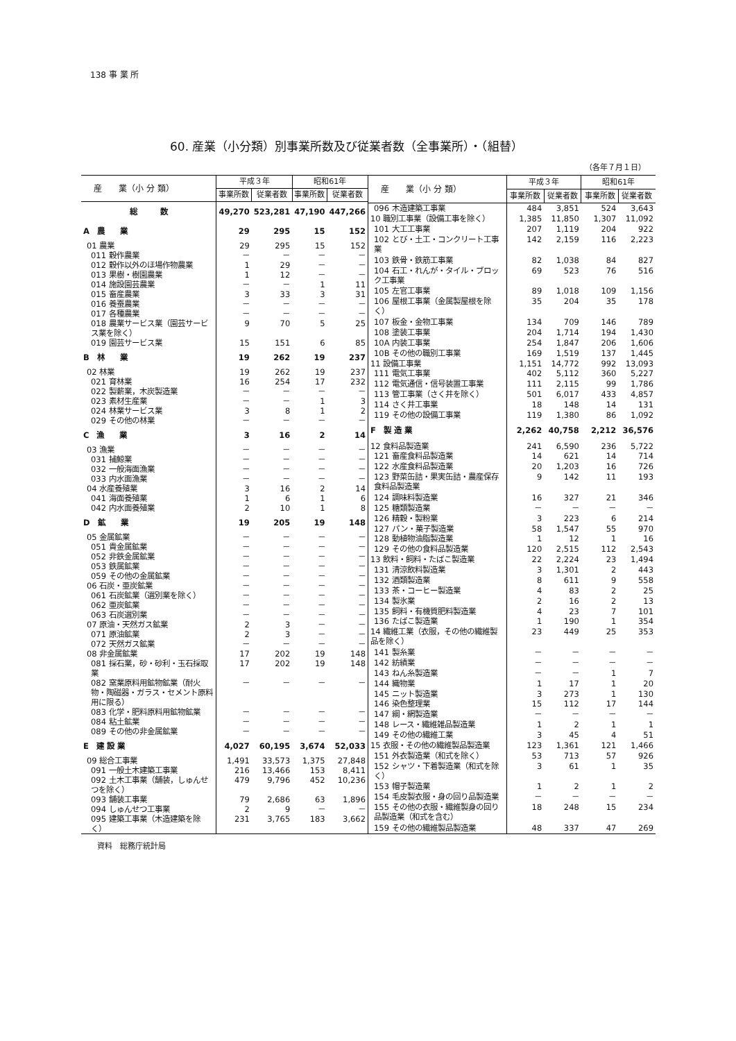138 事 業 所
60. 産業（小分類）別事業所数及び従業者数（全事業所）・（組替）
（各年７月１日）
| 産 業（小 分 類） | 平成３年 | | 昭和61年 | |
| --- | --- | --- | --- | --- |
| | 事業所数 | 従業者数 | 事業所数 | 従業者数 |
| 総 数 | 49,270 | 523,281 | 47,190 | 447,266 |
| A 農 業 | 29 | 295 | 15 | 152 |
| 01 農業 | 29 | 295 | 15 | 152 |
| 011 穀作農業 | － | － | － | － |
| 012 穀作以外のほ場作物農業 | 1 | 29 | － | － |
| 013 果樹・樹園農業 | 1 | 12 | － | － |
| 014 施設園芸農業 | － | － | 1 | 11 |
| 015 畜産農業 | 3 | 33 | 3 | 31 |
| 016 養蚕農業 | － | － | － | － |
| 017 各種農業 | － | － | － | － |
| 018 農業サービス業（園芸サービス業を除く） | 9 | 70 | 5 | 25 |
| 019 園芸サービス業 | 15 | 151 | 6 | 85 |
| B 林 業 | 19 | 262 | 19 | 237 |
| 02 林業 | 19 | 262 | 19 | 237 |
| 021 育林業 | 16 | 254 | 17 | 232 |
| 022 製薪業，木炭製造業 | － | － | － | － |
| 023 素材生産業 | － | － | 1 | 3 |
| 024 林業サービス業 | 3 | 8 | 1 | 2 |
| 029 その他の林業 | － | － | － | － |
| C 漁 業 | 3 | 16 | 2 | 14 |
| 03 漁業 | － | － | － | － |
| 031 捕鯨業 | － | － | － | － |
| 032 一般海面漁業 | － | － | － | － |
| 033 内水面漁業 | － | － | － | － |
| 04 水産養殖業 | 3 | 16 | 2 | 14 |
| 041 海面養殖業 | 1 | 6 | 1 | 6 |
| 042 内水面養殖業 | 2 | 10 | 1 | 8 |
| D 鉱 業 | 19 | 205 | 19 | 148 |
| 05 金属鉱業 | － | － | － | － |
| 051 貴金属鉱業 | － | － | － | － |
| 052 非鉄金属鉱業 | － | － | － | － |
| 053 鉄属鉱業 | － | － | － | － |
| 059 その他の金属鉱業 | － | － | － | － |
| 06 石炭・亜炭鉱業 | － | － | － | － |
| 061 石炭鉱業（選別業を除く） | － | － | － | － |
| 062 亜炭鉱業 | － | － | － | － |
| 063 石炭選別業 | － | － | － | － |
| 07 原油・天然ガス鉱業 | 2 | 3 | － | － |
| 071 原油鉱業 | 2 | 3 | － | － |
| 072 天然ガス鉱業 | － | － | － | － |
| 08 非金属鉱業 | 17 | 202 | 19 | 148 |
| 081 採石業，砂・砂利・玉石採取業 | 17 | 202 | 19 | 148 |
| 082 窯業原料用鉱物鉱業（耐火物・陶磁器・ガラス・セメント原料用に限る） | － | － | － | － |
| 083 化学・肥料原料用鉱物鉱業 | － | － | － | － |
| 084 粘土鉱業 | － | － | － | － |
| 089 その他の非金属鉱業 | － | － | － | － |
| E 建 設 業 | 4,027 | 60,195 | 3,674 | 52,033 |
| 09 総合工事業 | 1,491 | 33,573 | 1,375 | 27,848 |
| 091 一般土木建築工事業 | 216 | 13,466 | 153 | 8,411 |
| 092 土木工事業（舗装，しゅんせつを除く） | 479 | 9,796 | 452 | 10,236 |
| 093 舗装工事業 | 79 | 2,686 | 63 | 1,896 |
| 094 しゅんせつ工事業 | 2 | 9 | － | － |
| 095 建築工事業（木造建築を除く） | 231 | 3,765 | 183 | 3,662 |
| 産 業（小 分 類） | 平成３年 | | 昭和61年 | |
| --- | --- | --- | --- | --- |
| | 事業所数 | 従業者数 | 事業所数 | 従業者数 |
| 096 木造建築工事業 | 484 | 3,851 | 524 | 3,643 |
| 10 職別工事業（設備工事を除く） | 1,385 | 11,850 | 1,307 | 11,092 |
| 101 大工工事業 | 207 | 1,119 | 204 | 922 |
| 102 とび・土工・コンクリート工事業 | 142 | 2,159 | 116 | 2,223 |
| 103 鉄骨・鉄筋工事業 | 82 | 1,038 | 84 | 827 |
| 104 石工・れんが・タイル・ブロック工事業 | 69 | 523 | 76 | 516 |
| 105 左官工事業 | 89 | 1,018 | 109 | 1,156 |
| 106 屋根工事業（金属製屋根を除く） | 35 | 204 | 35 | 178 |
| 107 板金・金物工事業 | 134 | 709 | 146 | 789 |
| 108 塗装工事業 | 204 | 1,714 | 194 | 1,430 |
| 10A 内装工事業 | 254 | 1,847 | 206 | 1,606 |
| 10B その他の職別工事業 | 169 | 1,519 | 137 | 1,445 |
| 11 設備工事業 | 1,151 | 14,772 | 992 | 13,093 |
| 111 電気工事業 | 402 | 5,112 | 360 | 5,227 |
| 112 電気通信・信号装置工事業 | 111 | 2,115 | 99 | 1,786 |
| 113 管工事業（さく井を除く） | 501 | 6,017 | 433 | 4,857 |
| 114 さく井工事業 | 18 | 148 | 14 | 131 |
| 119 その他の設備工事業 | 119 | 1,380 | 86 | 1,092 |
| F 製 造 業 | 2,262 | 40,758 | 2,212 | 36,576 |
| 12 食料品製造業 | 241 | 6,590 | 236 | 5,722 |
| 121 畜産食料品製造業 | 14 | 621 | 14 | 714 |
| 122 水産食料品製造業 | 20 | 1,203 | 16 | 726 |
| 123 野菜缶詰・果実缶詰・農産保存食料品製造業 | 9 | 142 | 11 | 193 |
| 124 調味料製造業 | 16 | 327 | 21 | 346 |
| 125 糖類製造業 | － | － | － | － |
| 126 精穀・製粉業 | 3 | 223 | 6 | 214 |
| 127 パン・菓子製造業 | 58 | 1,547 | 55 | 970 |
| 128 動植物油脂製造業 | 1 | 12 | 1 | 16 |
| 129 その他の食料品製造業 | 120 | 2,515 | 112 | 2,543 |
| 13 飲料・飼料・たばこ製造業 | 22 | 2,224 | 23 | 1,494 |
| 131 清涼飲料製造業 | 3 | 1,301 | 2 | 443 |
| 132 酒類製造業 | 8 | 611 | 9 | 558 |
| 133 茶・コーヒー製造業 | 4 | 83 | 2 | 25 |
| 134 製氷業 | 2 | 16 | 2 | 13 |
| 135 飼料・有機質肥料製造業 | 4 | 23 | 7 | 101 |
| 136 たばこ製造業 | 1 | 190 | 1 | 354 |
| 14 繊維工業（衣服，その他の繊維製品を除く） | 23 | 449 | 25 | 353 |
| 141 製糸業 | － | － | － | － |
| 142 紡績業 | － | － | － | － |
| 143 ねん糸製造業 | － | － | 1 | 7 |
| 144 織物業 | 1 | 17 | 1 | 20 |
| 145 ニット製造業 | 3 | 273 | 1 | 130 |
| 146 染色整理業 | 15 | 112 | 17 | 144 |
| 147 綱・網製造業 | － | － | － | － |
| 148 レース・繊維雑品製造業 | 1 | 2 | 1 | 1 |
| 149 その他の繊維工業 | 3 | 45 | 4 | 51 |
| 15 衣服・その他の繊維製品製造業 | 123 | 1,361 | 121 | 1,466 |
| 151 外衣製造業（和式を除く） | 53 | 713 | 57 | 926 |
| 152 シャツ・下着製造業（和式を除く） | 3 | 61 | 1 | 35 |
| 153 帽子製造業 | 1 | 2 | 1 | 2 |
| 154 毛皮製衣服・身の回り品製造業 | － | － | － | － |
| 155 その他の衣服・繊維製身の回り品製造業（和式を含む） | 18 | 248 | 15 | 234 |
| 159 その他の繊維製品製造業 | 48 | 337 | 47 | 269 |
資料　総務庁統計局